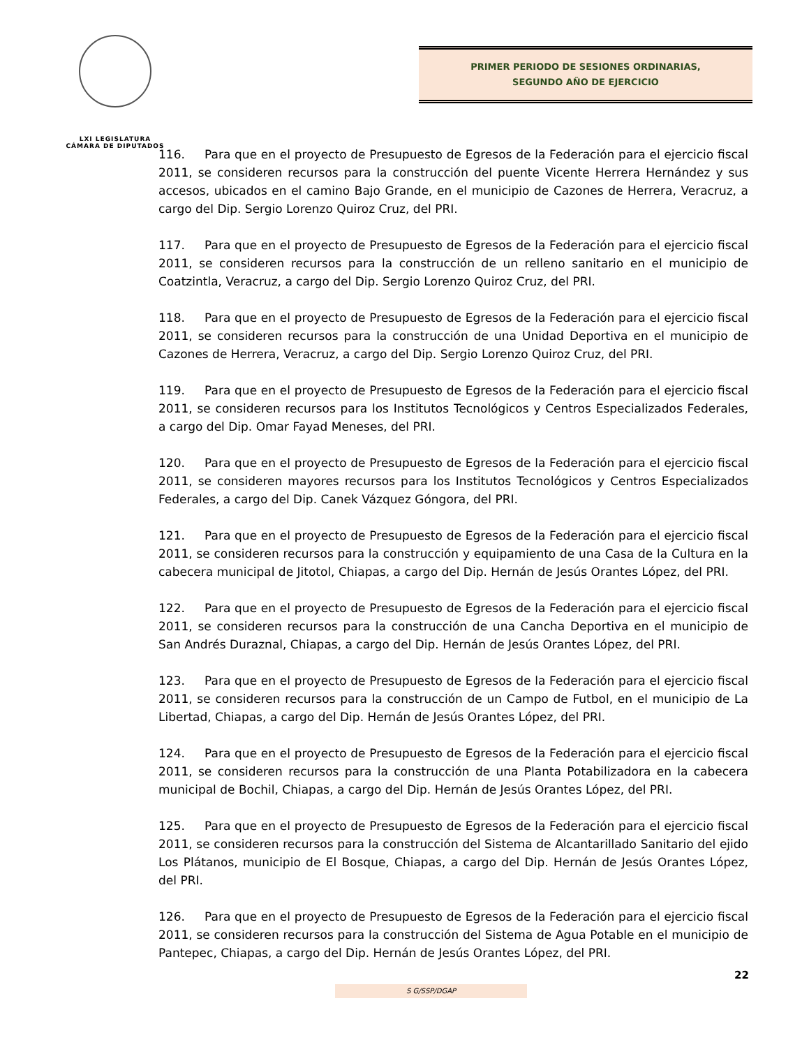LXI LEGISLATURA
CÁMARA DE DIPUTADOS
PRIMER PERIODO DE SESIONES ORDINARIAS,
SEGUNDO AÑO DE EJERCICIO
116. Para que en el proyecto de Presupuesto de Egresos de la Federación para el ejercicio fiscal 2011, se consideren recursos para la construcción del puente Vicente Herrera Hernández y sus accesos, ubicados en el camino Bajo Grande, en el municipio de Cazones de Herrera, Veracruz, a cargo del Dip. Sergio Lorenzo Quiroz Cruz, del PRI.
117. Para que en el proyecto de Presupuesto de Egresos de la Federación para el ejercicio fiscal 2011, se consideren recursos para la construcción de un relleno sanitario en el municipio de Coatzintla, Veracruz, a cargo del Dip. Sergio Lorenzo Quiroz Cruz, del PRI.
118. Para que en el proyecto de Presupuesto de Egresos de la Federación para el ejercicio fiscal 2011, se consideren recursos para la construcción de una Unidad Deportiva en el municipio de Cazones de Herrera, Veracruz, a cargo del Dip. Sergio Lorenzo Quiroz Cruz, del PRI.
119. Para que en el proyecto de Presupuesto de Egresos de la Federación para el ejercicio fiscal 2011, se consideren recursos para los Institutos Tecnológicos y Centros Especializados Federales, a cargo del Dip. Omar Fayad Meneses, del PRI.
120. Para que en el proyecto de Presupuesto de Egresos de la Federación para el ejercicio fiscal 2011, se consideren mayores recursos para los Institutos Tecnológicos y Centros Especializados Federales, a cargo del Dip. Canek Vázquez Góngora, del PRI.
121. Para que en el proyecto de Presupuesto de Egresos de la Federación para el ejercicio fiscal 2011, se consideren recursos para la construcción y equipamiento de una Casa de la Cultura en la cabecera municipal de Jitotol, Chiapas, a cargo del Dip. Hernán de Jesús Orantes López, del PRI.
122. Para que en el proyecto de Presupuesto de Egresos de la Federación para el ejercicio fiscal 2011, se consideren recursos para la construcción de una Cancha Deportiva en el municipio de San Andrés Duraznal, Chiapas, a cargo del Dip. Hernán de Jesús Orantes López, del PRI.
123. Para que en el proyecto de Presupuesto de Egresos de la Federación para el ejercicio fiscal 2011, se consideren recursos para la construcción de un Campo de Futbol, en el municipio de La Libertad, Chiapas, a cargo del Dip. Hernán de Jesús Orantes López, del PRI.
124. Para que en el proyecto de Presupuesto de Egresos de la Federación para el ejercicio fiscal 2011, se consideren recursos para la construcción de una Planta Potabilizadora en la cabecera municipal de Bochil, Chiapas, a cargo del Dip. Hernán de Jesús Orantes López, del PRI.
125. Para que en el proyecto de Presupuesto de Egresos de la Federación para el ejercicio fiscal 2011, se consideren recursos para la construcción del Sistema de Alcantarillado Sanitario del ejido Los Plátanos, municipio de El Bosque, Chiapas, a cargo del Dip. Hernán de Jesús Orantes López, del PRI.
126. Para que en el proyecto de Presupuesto de Egresos de la Federación para el ejercicio fiscal 2011, se consideren recursos para la construcción del Sistema de Agua Potable en el municipio de Pantepec, Chiapas, a cargo del Dip. Hernán de Jesús Orantes López, del PRI.
22
S G/SSP/DGAP